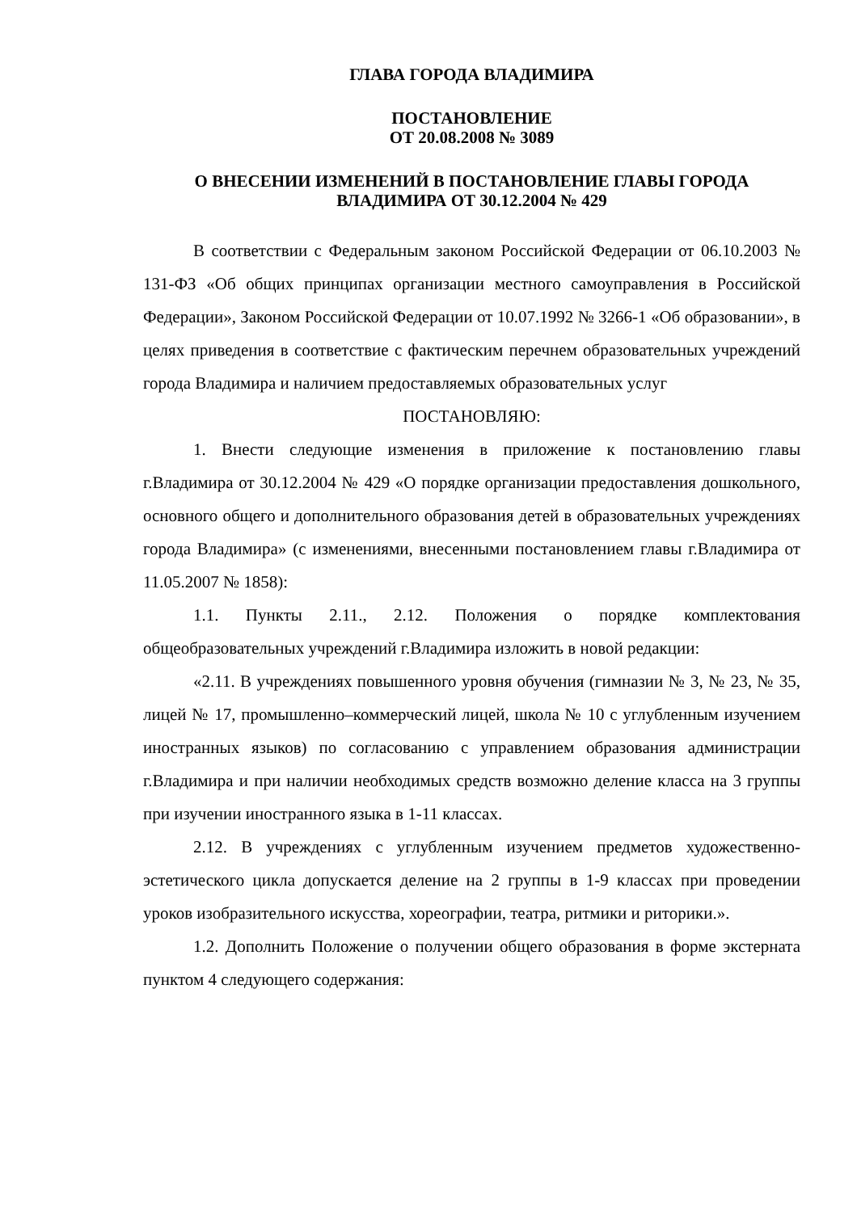ГЛАВА ГОРОДА ВЛАДИМИРА
ПОСТАНОВЛЕНИЕ
ОТ 20.08.2008 № 3089
О ВНЕСЕНИИ ИЗМЕНЕНИЙ В ПОСТАНОВЛЕНИЕ ГЛАВЫ ГОРОДА ВЛАДИМИРА ОТ 30.12.2004 № 429
В соответствии с Федеральным законом Российской Федерации от 06.10.2003 № 131-ФЗ «Об общих принципах организации местного самоуправления в Российской Федерации», Законом Российской Федерации от 10.07.1992 № 3266-1 «Об образовании», в целях приведения в соответствие с фактическим перечнем образовательных учреждений города Владимира и наличием предоставляемых образовательных услуг
ПОСТАНОВЛЯЮ:
1. Внести следующие изменения в приложение к постановлению главы г.Владимира от 30.12.2004 № 429 «О порядке организации предоставления дошкольного, основного общего и дополнительного образования детей в образовательных учреждениях города Владимира» (с изменениями, внесенными постановлением главы г.Владимира от 11.05.2007 № 1858):
1.1. Пункты 2.11., 2.12. Положения о порядке комплектования общеобразовательных учреждений г.Владимира изложить в новой редакции:
«2.11. В учреждениях повышенного уровня обучения (гимназии № 3, № 23, № 35, лицей № 17, промышленно–коммерческий лицей, школа № 10 с углубленным изучением иностранных языков) по согласованию с управлением образования администрации г.Владимира и при наличии необходимых средств возможно деление класса на 3 группы при изучении иностранного языка в 1-11 классах.
2.12. В учреждениях с углубленным изучением предметов художественно-эстетического цикла допускается деление на 2 группы в 1-9 классах при проведении уроков изобразительного искусства, хореографии, театра, ритмики и риторики.».
1.2. Дополнить Положение о получении общего образования в форме экстерната пунктом 4 следующего содержания: